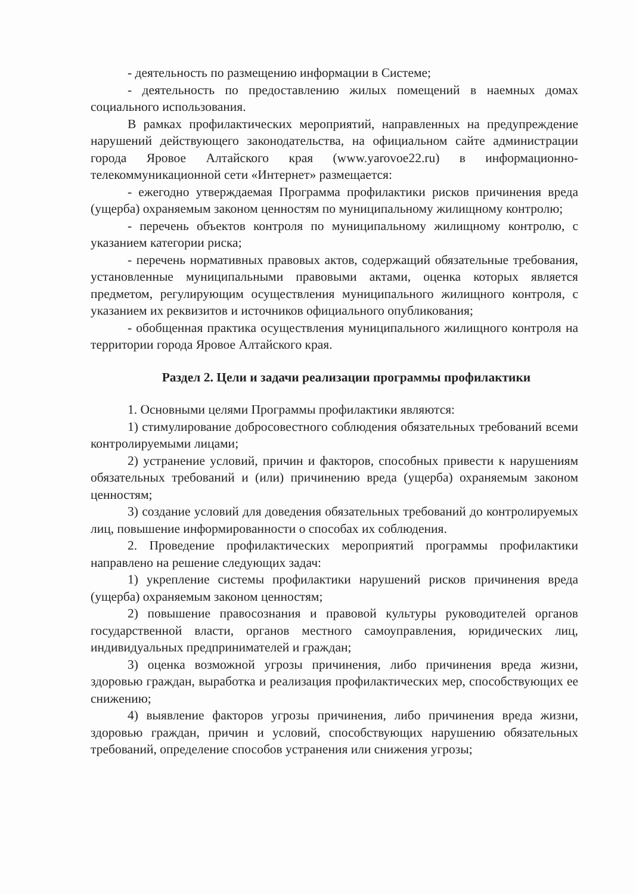- деятельность по размещению информации в Системе;
- деятельность по предоставлению жилых помещений в наемных домах социального использования.
В рамках профилактических мероприятий, направленных на предупреждение нарушений действующего законодательства, на официальном сайте администрации города Яровое Алтайского края (www.yarovoe22.ru) в информационно-телекоммуникационной сети «Интернет» размещается:
- ежегодно утверждаемая Программа профилактики рисков причинения вреда (ущерба) охраняемым законом ценностям по муниципальному жилищному контролю;
- перечень объектов контроля по муниципальному жилищному контролю, с указанием категории риска;
- перечень нормативных правовых актов, содержащий обязательные требования, установленные муниципальными правовыми актами, оценка которых является предметом, регулирующим осуществления муниципального жилищного контроля, с указанием их реквизитов и источников официального опубликования;
- обобщенная практика осуществления муниципального жилищного контроля на территории города Яровое Алтайского края.
Раздел 2. Цели и задачи реализации программы профилактики
1. Основными целями Программы профилактики являются:
1) стимулирование добросовестного соблюдения обязательных требований всеми контролируемыми лицами;
2) устранение условий, причин и факторов, способных привести к нарушениям обязательных требований и (или) причинению вреда (ущерба) охраняемым законом ценностям;
3) создание условий для доведения обязательных требований до контролируемых лиц, повышение информированности о способах их соблюдения.
2. Проведение профилактических мероприятий программы профилактики направлено на решение следующих задач:
1) укрепление системы профилактики нарушений рисков причинения вреда (ущерба) охраняемым законом ценностям;
2) повышение правосознания и правовой культуры руководителей органов государственной власти, органов местного самоуправления, юридических лиц, индивидуальных предпринимателей и граждан;
3) оценка возможной угрозы причинения, либо причинения вреда жизни, здоровью граждан, выработка и реализация профилактических мер, способствующих ее снижению;
4) выявление факторов угрозы причинения, либо причинения вреда жизни, здоровью граждан, причин и условий, способствующих нарушению обязательных требований, определение способов устранения или снижения угрозы;